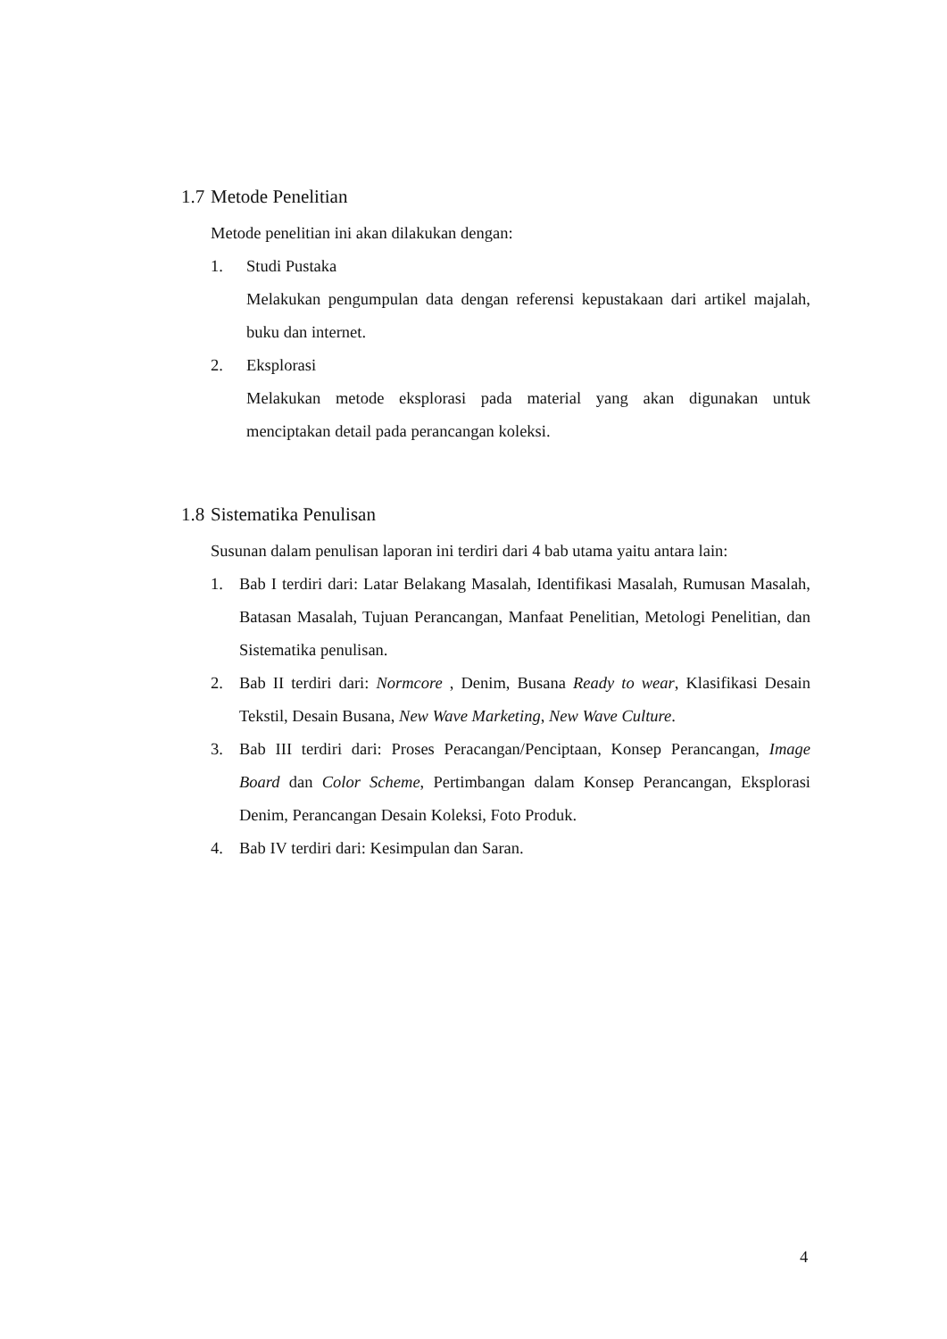1.7 Metode Penelitian
Metode penelitian ini akan dilakukan dengan:
1. Studi Pustaka
Melakukan pengumpulan data dengan referensi kepustakaan dari artikel majalah, buku dan internet.
2. Eksplorasi
Melakukan metode eksplorasi pada material yang akan digunakan untuk menciptakan detail pada perancangan koleksi.
1.8 Sistematika Penulisan
Susunan dalam penulisan laporan ini terdiri dari 4 bab utama yaitu antara lain:
1. Bab I terdiri dari: Latar Belakang Masalah, Identifikasi Masalah, Rumusan Masalah, Batasan Masalah, Tujuan Perancangan, Manfaat Penelitian, Metologi Penelitian, dan Sistematika penulisan.
2. Bab II terdiri dari: Normcore , Denim, Busana Ready to wear, Klasifikasi Desain Tekstil, Desain Busana, New Wave Marketing, New Wave Culture.
3. Bab III terdiri dari: Proses Peracangan/Penciptaan, Konsep Perancangan, Image Board dan Color Scheme, Pertimbangan dalam Konsep Perancangan, Eksplorasi Denim, Perancangan Desain Koleksi, Foto Produk.
4. Bab IV terdiri dari: Kesimpulan dan Saran.
4